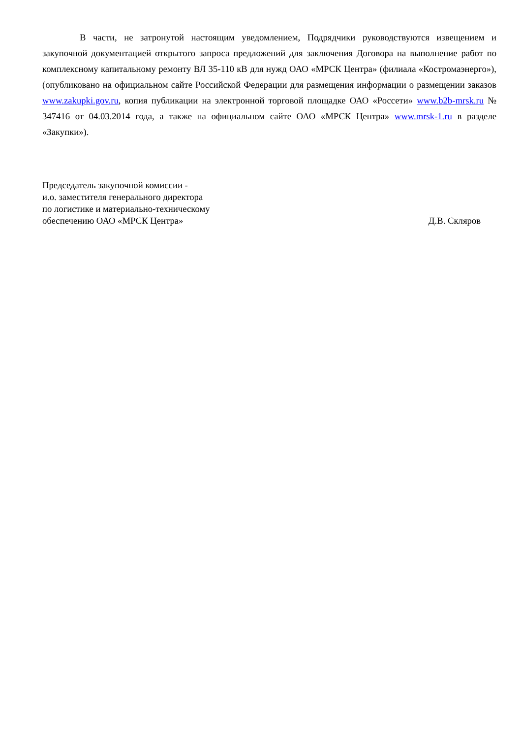В части, не затронутой настоящим уведомлением, Подрядчики руководствуются извещением и закупочной документацией открытого запроса предложений для заключения Договора на выполнение работ по комплексному капитальному ремонту ВЛ 35-110 кВ для нужд ОАО «МРСК Центра» (филиала «Костромаэнерго»), (опубликовано на официальном сайте Российской Федерации для размещения информации о размещении заказов www.zakupki.gov.ru, копия публикации на электронной торговой площадке ОАО «Россети» www.b2b-mrsk.ru № 347416 от 04.03.2014 года, а также на официальном сайте ОАО «МРСК Центра» www.mrsk-1.ru в разделе «Закупки»).
Председатель закупочной комиссии -
и.о. заместителя генерального директора
по логистике и материально-техническому
обеспечению ОАО «МРСК Центра»
Д.В. Скляров